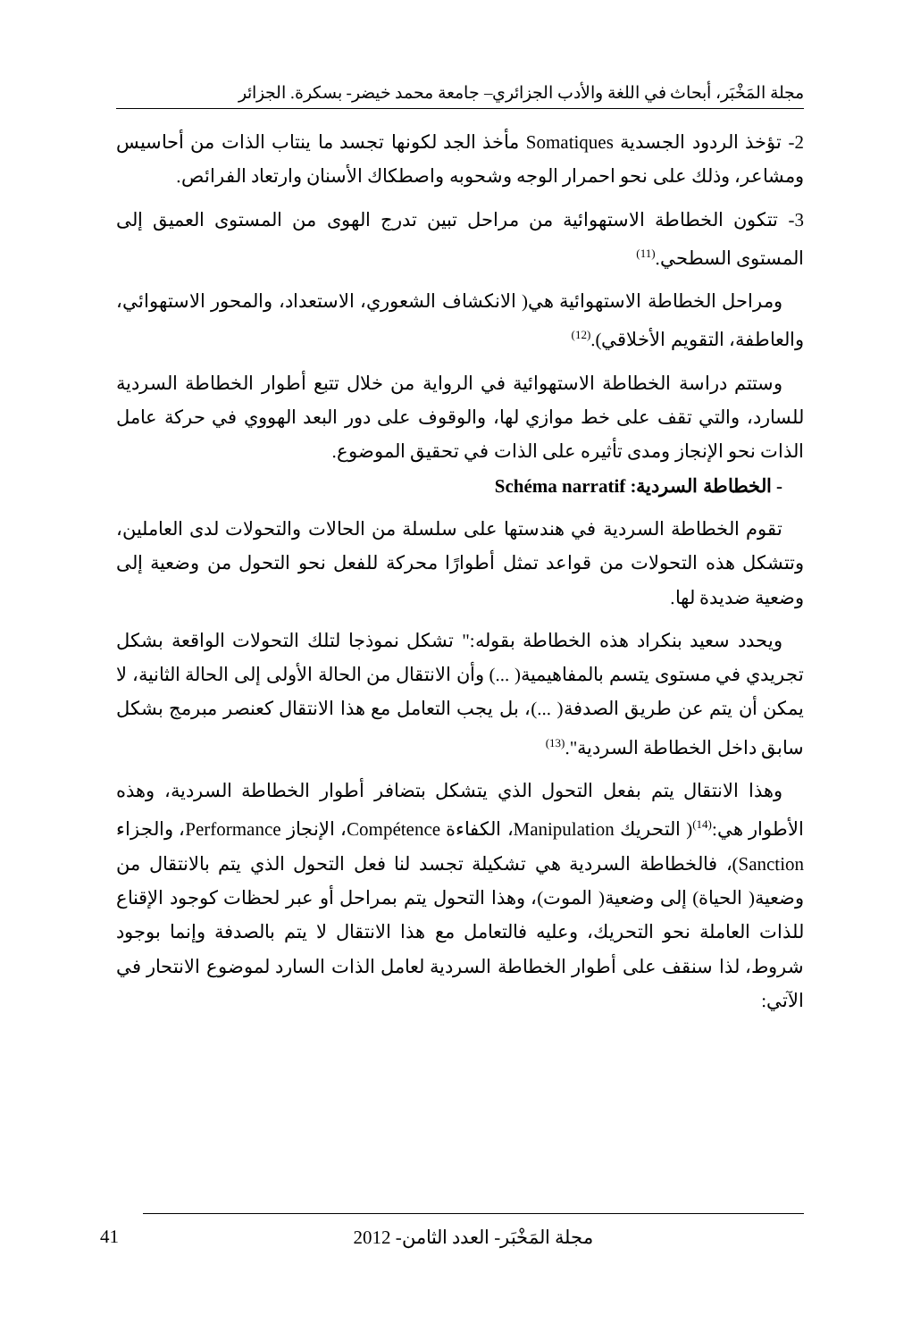مجلة المَخْبَر، أبحاث في اللغة والأدب الجزائري– جامعة محمد خيضر- بسكرة. الجزائر
2- تؤخذ الردود الجسدية Somatiques مأخذ الجد لكونها تجسد ما ينتاب الذات من أحاسيس ومشاعر، وذلك على نحو احمرار الوجه وشحوبه واصطكاك الأسنان وارتعاد الفرائص.
3- تتكون الخطاطة الاستهوائية من مراحل تبين تدرج الهوى من المستوى العميق إلى المستوى السطحي.<sup>(11)</sup>
ومراحل الخطاطة الاستهوائية هي( الانكشاف الشعوري، الاستعداد، والمحور الاستهوائي، والعاطفة، التقويم الأخلاقي).<sup>(12)</sup>
وستتم دراسة الخطاطة الاستهوائية في الرواية من خلال تتبع أطوار الخطاطة السردية للسارد، والتي تقف على خط موازي لها، والوقوف على دور البعد الهووي في حركة عامل الذات نحو الإنجاز ومدى تأثيره على الذات في تحقيق الموضوع.
- الخطاطة السردية: Schéma narratif
تقوم الخطاطة السردية في هندستها على سلسلة من الحالات والتحولات لدى العاملين، وتتشكل هذه التحولات من قواعد تمثل أطوارًا محركة للفعل نحو التحول من وضعية إلى وضعية ضديدة لها.
ويحدد سعيد بنكراد هذه الخطاطة بقوله:" تشكل نموذجا لتلك التحولات الواقعة بشكل تجريدي في مستوى يتسم بالمفاهيمية( ...) وأن الانتقال من الحالة الأولى إلى الحالة الثانية، لا يمكن أن يتم عن طريق الصدفة( ...)، بل يجب التعامل مع هذا الانتقال كعنصر مبرمج بشكل سابق داخل الخطاطة السردية".<sup>(13)</sup>
وهذا الانتقال يتم بفعل التحول الذي يتشكل بتضافر أطوار الخطاطة السردية، وهذه الأطوار هي:<sup>(14)</sup>( التحريك Manipulation، الكفاءة Compétence، الإنجاز Performance، والجزاء Sanction)، فالخطاطة السردية هي تشكيلة تجسد لنا فعل التحول الذي يتم بالانتقال من وضعية( الحياة) إلى وضعية( الموت)، وهذا التحول يتم بمراحل أو عبر لحظات كوجود الإقناع للذات العاملة نحو التحريك، وعليه فالتعامل مع هذا الانتقال لا يتم بالصدفة وإنما بوجود شروط، لذا سنقف على أطوار الخطاطة السردية لعامل الذات السارد لموضوع الانتحار في الآتي:
41
مجلة المَخْبَر- العدد الثامن- 2012